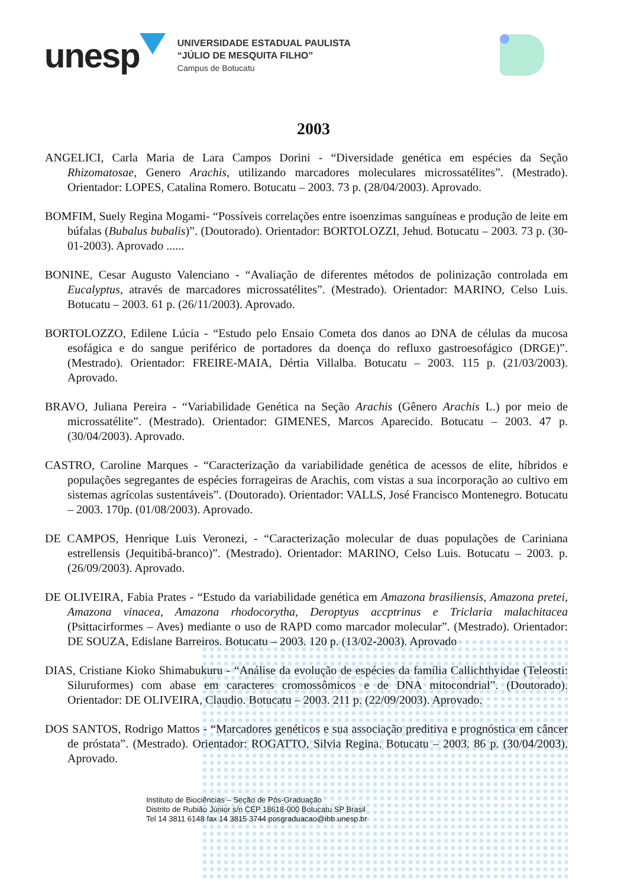unesp
UNIVERSIDADE ESTADUAL PAULISTA
“JÚLIO DE MESQUITA FILHO”
Campus de Botucatu
2003
ANGELICI, Carla Maria de Lara Campos Dorini - “Diversidade genética em espécies da Seção Rhizomatosae, Genero Arachis, utilizando marcadores moleculares microssatélites”. (Mestrado). Orientador: LOPES, Catalina Romero. Botucatu – 2003. 73 p. (28/04/2003). Aprovado.
BOMFIM, Suely Regina Mogami- “Possíveis correlações entre isoenzimas sanguíneas e produção de leite em búfalas (Bubalus bubalis)”. (Doutorado). Orientador: BORTOLOZZI, Jehud. Botucatu – 2003. 73 p. (30-01-2003). Aprovado ......
BONINE, Cesar Augusto Valenciano - “Avaliação de diferentes métodos de polinização controlada em Eucalyptus, através de marcadores microssatélites”. (Mestrado). Orientador: MARINO, Celso Luis. Botucatu – 2003. 61 p. (26/11/2003). Aprovado.
BORTOLOZZO, Edilene Lúcia - “Estudo pelo Ensaio Cometa dos danos ao DNA de células da mucosa esofágica e do sangue periférico de portadores da doença do refluxo gastroesofágico (DRGE)”. (Mestrado). Orientador: FREIRE-MAIA, Dértia Villalba. Botucatu – 2003. 115 p. (21/03/2003). Aprovado.
BRAVO, Juliana Pereira - “Variabilidade Genética na Seção Arachis (Gênero Arachis L.) por meio de microssatélite”. (Mestrado). Orientador: GIMENES, Marcos Aparecido. Botucatu – 2003. 47 p. (30/04/2003). Aprovado.
CASTRO, Caroline Marques - “Caracterização da variabilidade genética de acessos de elite, híbridos e populações segregantes de espécies forrageiras de Arachis, com vistas a sua incorporação ao cultivo em sistemas agrícolas sustentáveis”. (Doutorado). Orientador: VALLS, José Francisco Montenegro. Botucatu – 2003. 170p. (01/08/2003). Aprovado.
DE CAMPOS, Henrique Luis Veronezi, - “Caracterização molecular de duas populações de Cariniana estrellensis (Jequitibá-branco)”. (Mestrado). Orientador: MARINO, Celso Luis. Botucatu – 2003. p. (26/09/2003). Aprovado.
DE OLIVEIRA, Fabia Prates - “Estudo da variabilidade genética em Amazona brasiliensis, Amazona pretei, Amazona vinacea, Amazona rhodocorytha, Deroptyus accptrinus e Triclaria malachitacea (Psittacirformes – Aves) mediante o uso de RAPD como marcador molecular”. (Mestrado). Orientador: DE SOUZA, Edislane Barreiros. Botucatu – 2003. 120 p. (13/02-2003). Aprovado
DIAS, Cristiane Kioko Shimabukuru - “Análise da evolução de espécies da família Callichthyidae (Teleosti: Siluruformes) com abase em caracteres cromossômicos e de DNA mitocondrial”. (Doutorado). Orientador: DE OLIVEIRA, Claudio. Botucatu – 2003. 211 p. (22/09/2003). Aprovado.
DOS SANTOS, Rodrigo Mattos - “Marcadores genéticos e sua associação preditiva e prognóstica em câncer de próstata”. (Mestrado). Orientador: ROGATTO, Silvia Regina. Botucatu – 2003. 86 p. (30/04/2003). Aprovado.
Instituto de Biociências – Seção de Pós-Graduação
Distrito de Rubião Júnior s/n CEP 18618-000 Botucatu SP Brasil
Tel 14 3811 6148 fax 14 3815 3744 posgraduacao@ibb.unesp.br